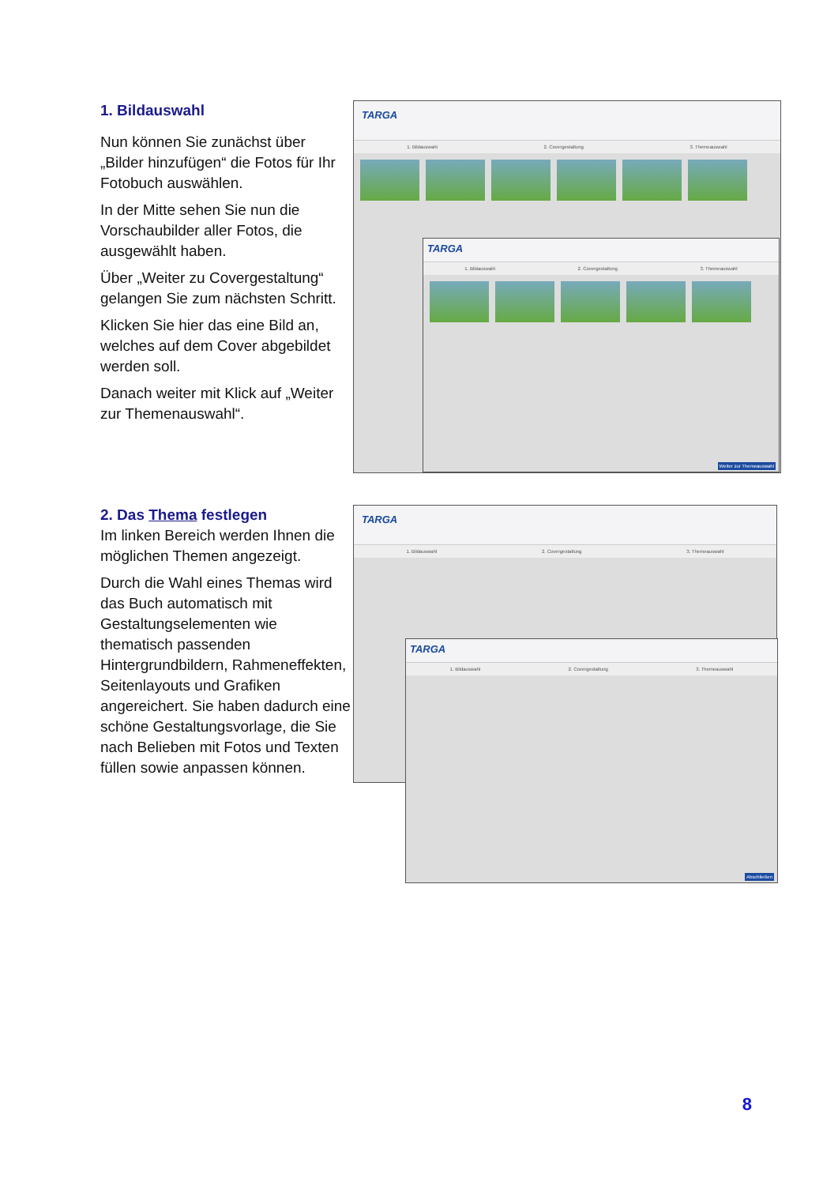1. Bildauswahl
Nun können Sie zunächst über „Bilder hinzufügen“ die Fotos für Ihr Fotobuch auswählen.
In der Mitte sehen Sie nun die Vorschaubilder aller Fotos, die ausgewählt haben.
Über „Weiter zu Covergestaltung“ gelangen Sie zum nächsten Schritt.
Klicken Sie hier das eine Bild an, welches auf dem Cover abgebildet werden soll.
Danach weiter mit Klick auf „Weiter zur Themenauswahl“.
TARGA
1. Bildauswahl 2. Covergestaltung 3. Themeauswahl
TARGA
1. Bildauswahl 2. Covergestaltung 3. Themeauswahl
Weiter zur Themeauswahl
2. Das Thema festlegen
Im linken Bereich werden Ihnen die möglichen Themen angezeigt.
Durch die Wahl eines Themas wird das Buch automatisch mit Gestaltungselementen wie thematisch passenden Hintergrundbildern, Rahmeneffekten, Seitenlayouts und Grafiken angereichert. Sie haben dadurch eine schöne Gestaltungsvorlage, die Sie nach Belieben mit Fotos und Texten füllen sowie anpassen können.
TARGA
1. Bildauswahl 2. Covergestaltung 3. Themeauswahl
TARGA
1. Bildauswahl 2. Covergestaltung 3. Themeauswahl
Abschließen
8